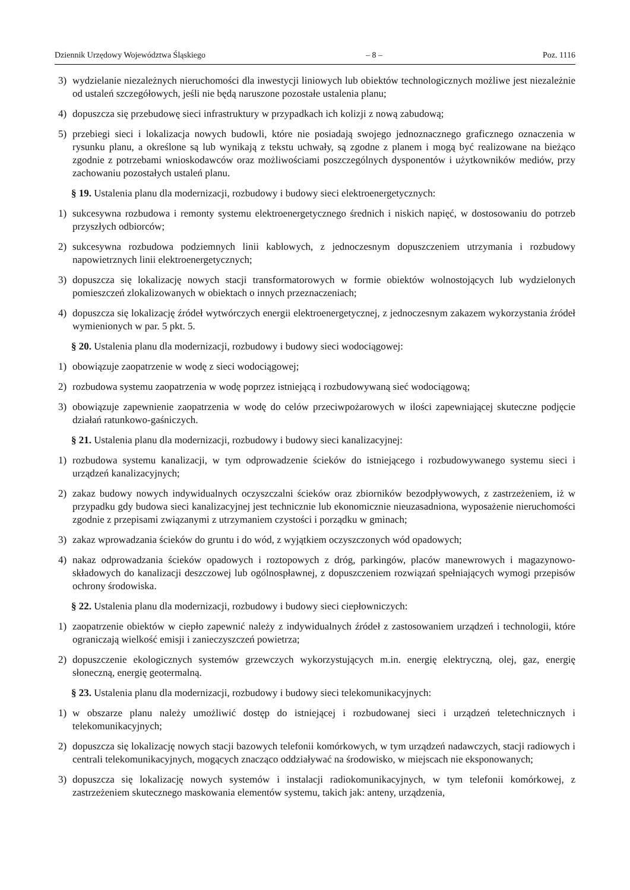Dziennik Urzędowy Województwa Śląskiego – 8 – Poz. 1116
3) wydzielanie niezależnych nieruchomości dla inwestycji liniowych lub obiektów technologicznych możliwe jest niezależnie od ustaleń szczegółowych, jeśli nie będą naruszone pozostałe ustalenia planu;
4) dopuszcza się przebudowę sieci infrastruktury w przypadkach ich kolizji z nową zabudową;
5) przebiegi sieci i lokalizacja nowych budowli, które nie posiadają swojego jednoznacznego graficznego oznaczenia w rysunku planu, a określone są lub wynikają z tekstu uchwały, są zgodne z planem i mogą być realizowane na bieżąco zgodnie z potrzebami wnioskodawców oraz możliwościami poszczególnych dysponentów i użytkowników mediów, przy zachowaniu pozostałych ustaleń planu.
§ 19. Ustalenia planu dla modernizacji, rozbudowy i budowy sieci elektroenergetycznych:
1) sukcesywna rozbudowa i remonty systemu elektroenergetycznego średnich i niskich napięć, w dostosowaniu do potrzeb przyszłych odbiorców;
2) sukcesywna rozbudowa podziemnych linii kablowych, z jednoczesnym dopuszczeniem utrzymania i rozbudowy napowietrznych linii elektroenergetycznych;
3) dopuszcza się lokalizację nowych stacji transformatorowych w formie obiektów wolnostojących lub wydzielonych pomieszczeń zlokalizowanych w obiektach o innych przeznaczeniach;
4) dopuszcza się lokalizację źródeł wytwórczych energii elektroenergetycznej, z jednoczesnym zakazem wykorzystania źródeł wymienionych w par. 5 pkt. 5.
§ 20. Ustalenia planu dla modernizacji, rozbudowy i budowy sieci wodociągowej:
1) obowiązuje zaopatrzenie w wodę z sieci wodociągowej;
2) rozbudowa systemu zaopatrzenia w wodę poprzez istniejącą i rozbudowywaną sieć wodociągową;
3) obowiązuje zapewnienie zaopatrzenia w wodę do celów przeciwpożarowych w ilości zapewniającej skuteczne podjęcie działań ratunkowo-gaśniczych.
§ 21. Ustalenia planu dla modernizacji, rozbudowy i budowy sieci kanalizacyjnej:
1) rozbudowa systemu kanalizacji, w tym odprowadzenie ścieków do istniejącego i rozbudowywanego systemu sieci i urządzeń kanalizacyjnych;
2) zakaz budowy nowych indywidualnych oczyszczalni ścieków oraz zbiorników bezodpływowych, z zastrzeżeniem, iż w przypadku gdy budowa sieci kanalizacyjnej jest technicznie lub ekonomicznie nieuzasadniona, wyposażenie nieruchomości zgodnie z przepisami związanymi z utrzymaniem czystości i porządku w gminach;
3) zakaz wprowadzania ścieków do gruntu i do wód, z wyjątkiem oczyszczonych wód opadowych;
4) nakaz odprowadzania ścieków opadowych i roztopowych z dróg, parkingów, placów manewrowych i magazynowo-składowych do kanalizacji deszczowej lub ogólnospławnej, z dopuszczeniem rozwiązań spełniających wymogi przepisów ochrony środowiska.
§ 22. Ustalenia planu dla modernizacji, rozbudowy i budowy sieci ciepłowniczych:
1) zaopatrzenie obiektów w ciepło zapewnić należy z indywidualnych źródeł z zastosowaniem urządzeń i technologii, które ograniczają wielkość emisji i zanieczyszczeń powietrza;
2) dopuszczenie ekologicznych systemów grzewczych wykorzystujących m.in. energię elektryczną, olej, gaz, energię słoneczną, energię geotermalną.
§ 23. Ustalenia planu dla modernizacji, rozbudowy i budowy sieci telekomunikacyjnych:
1) w obszarze planu należy umożliwić dostęp do istniejącej i rozbudowanej sieci i urządzeń teletechnicznych i telekomunikacyjnych;
2) dopuszcza się lokalizację nowych stacji bazowych telefonii komórkowych, w tym urządzeń nadawczych, stacji radiowych i centrali telekomunikacyjnych, mogących znacząco oddziaływać na środowisko, w miejscach nie eksponowanych;
3) dopuszcza się lokalizację nowych systemów i instalacji radiokomunikacyjnych, w tym telefonii komórkowej, z zastrzeżeniem skutecznego maskowania elementów systemu, takich jak: anteny, urządzenia,